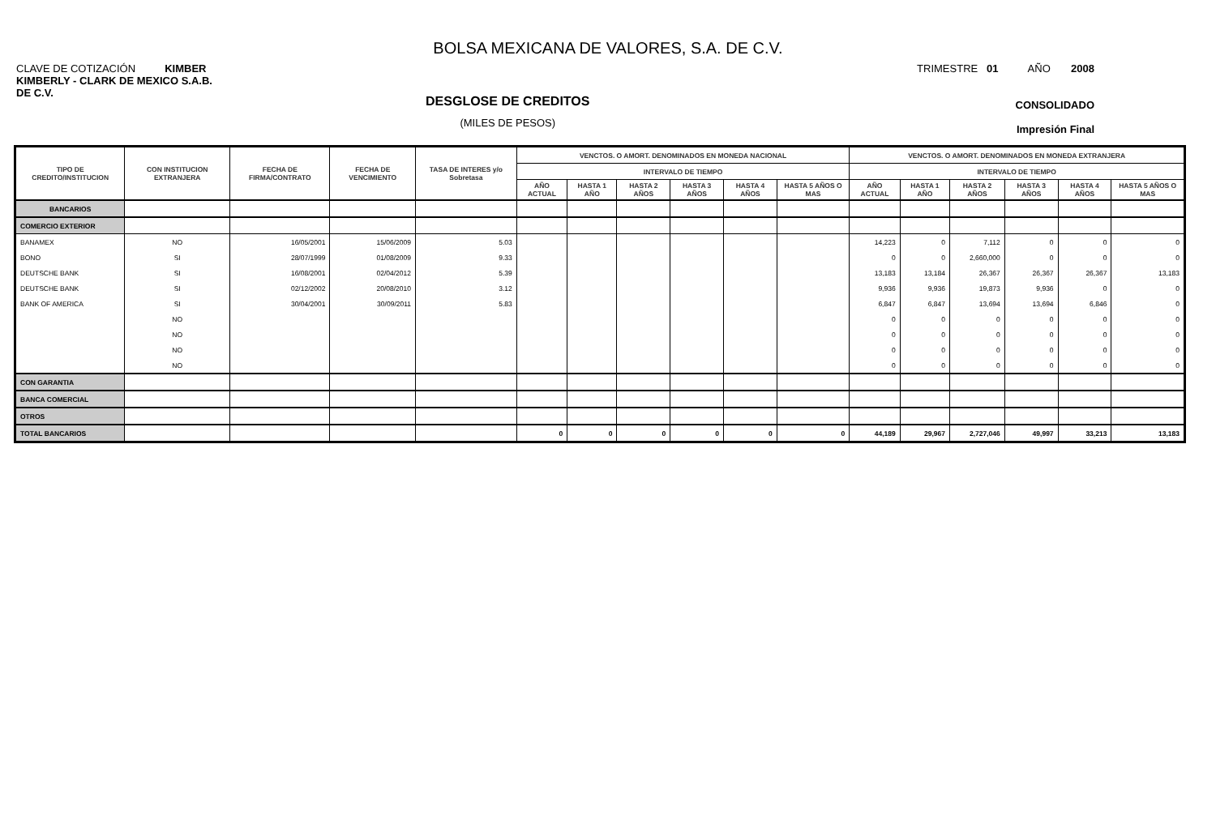BOLSA MEXICANA DE VALORES, S.A. DE C.V.
CLAVE DE COTIZACIÓN KIMBER TRIMESTRE 01 AÑO 2008
KIMBERLY - CLARK DE MEXICO S.A.B. DE C.V.
CONSOLIDADO
Impresión Final
DESGLOSE DE CREDITOS
(MILES DE PESOS)
| TIPO DE CREDITO/INSTITUCION | CON INSTITUCION EXTRANJERA | FECHA DE FIRMA/CONTRATO | FECHA DE VENCIMIENTO | TASA DE INTERES y/o Sobretasa | VENCTOS. O AMORT. DENOMINADOS EN MONEDA NACIONAL | | | | | | VENCTOS. O AMORT. DENOMINADOS EN MONEDA EXTRANJERA | | | | | |
| --- | --- | --- | --- | --- | --- | --- | --- | --- | --- | --- | --- | --- | --- | --- | --- | --- |
| | | | | | INTERVALO DE TIEMPO | | | | | | INTERVALO DE TIEMPO | | | | | |
| | | | | | AÑO ACTUAL | HASTA 1 AÑO | HASTA 2 AÑOS | HASTA 3 AÑOS | HASTA 4 AÑOS | HASTA 5 AÑOS O MAS | AÑO ACTUAL | HASTA 1 AÑO | HASTA 2 AÑOS | HASTA 3 AÑOS | HASTA 4 AÑOS | HASTA 5 AÑOS O MAS |
| BANCARIOS | | | | | | | | | | | | | | | | |
| COMERCIO EXTERIOR | | | | | | | | | | | | | | | | |
| BANAMEX | NO | 16/05/2001 | 15/06/2009 | 5.03 | | | | | | | 14,223 | 0 | 7,112 | 0 | 0 | 0 |
| BONO | SI | 28/07/1999 | 01/08/2009 | 9.33 | | | | | | | 0 | 0 | 2,660,000 | 0 | 0 | 0 |
| DEUTSCHE BANK | SI | 16/08/2001 | 02/04/2012 | 5.39 | | | | | | | 13,183 | 13,184 | 26,367 | 26,367 | 26,367 | 13,183 |
| DEUTSCHE BANK | SI | 02/12/2002 | 20/08/2010 | 3.12 | | | | | | | 9,936 | 9,936 | 19,873 | 9,936 | 0 | 0 |
| BANK OF AMERICA | SI | 30/04/2001 | 30/09/2011 | 5.83 | | | | | | | 6,847 | 6,847 | 13,694 | 13,694 | 6,846 | 0 |
| | NO | | | | | | | | | | 0 | 0 | 0 | 0 | 0 | 0 |
| | NO | | | | | | | | | | 0 | 0 | 0 | 0 | 0 | 0 |
| | NO | | | | | | | | | | 0 | 0 | 0 | 0 | 0 | 0 |
| | NO | | | | | | | | | | 0 | 0 | 0 | 0 | 0 | 0 |
| CON GARANTIA | | | | | | | | | | | | | | | | |
| BANCA COMERCIAL | | | | | | | | | | | | | | | | |
| OTROS | | | | | | | | | | | | | | | | |
| TOTAL BANCARIOS | | | | | 0 | 0 | 0 | 0 | 0 | 0 | 44,189 | 29,967 | 2,727,046 | 49,997 | 33,213 | 13,183 |